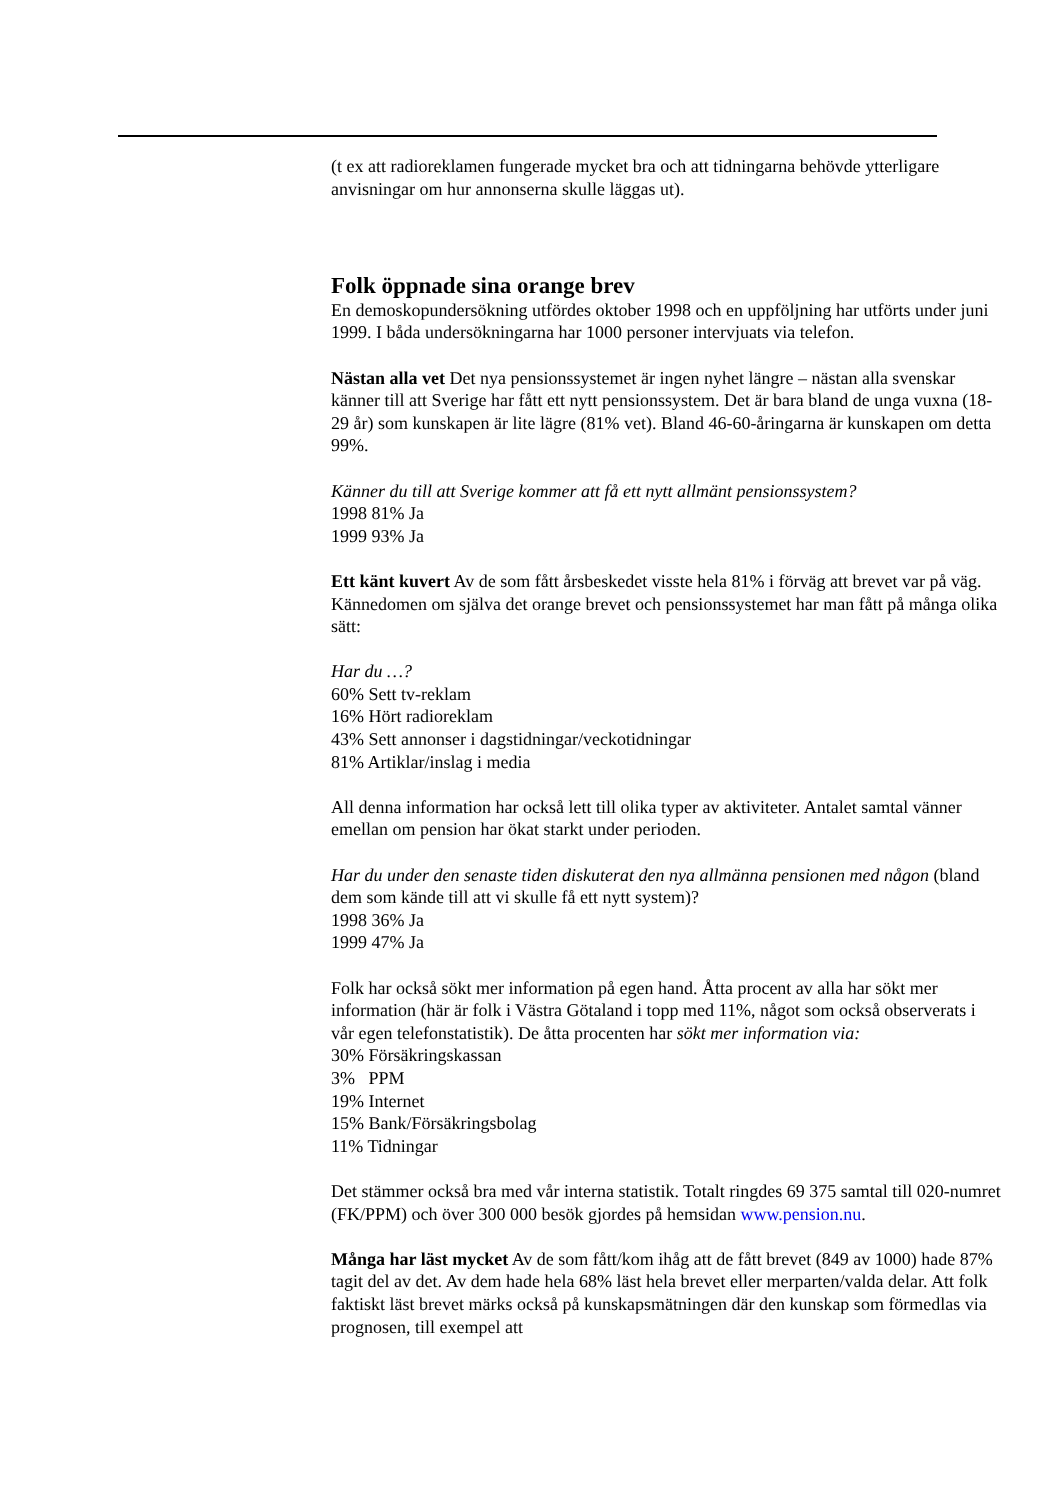(t ex att radioreklamen fungerade mycket bra och att tidningarna behövde ytterligare anvisningar om hur annonserna skulle läggas ut).
Folk öppnade sina orange brev
En demoskopundersökning utfördes oktober 1998 och en uppföljning har utförts under juni 1999. I båda undersökningarna har 1000 personer intervjuats via telefon.
Nästan alla vet Det nya pensionssystemet är ingen nyhet längre – nästan alla svenskar känner till att Sverige har fått ett nytt pensionssystem. Det är bara bland de unga vuxna (18-29 år) som kunskapen är lite lägre (81% vet). Bland 46-60-åringarna är kunskapen om detta 99%.
Känner du till att Sverige kommer att få ett nytt allmänt pensionssystem?
1998 81% Ja
1999 93% Ja
Ett känt kuvert Av de som fått årsbeskedet visste hela 81% i förväg att brevet var på väg. Kännedomen om själva det orange brevet och pensionssystemet har man fått på många olika sätt:
Har du …?
60% Sett tv-reklam
16% Hört radioreklam
43% Sett annonser i dagstidningar/veckotidningar
81% Artiklar/inslag i media
All denna information har också lett till olika typer av aktiviteter. Antalet samtal vänner emellan om pension har ökat starkt under perioden.
Har du under den senaste tiden diskuterat den nya allmänna pensionen med någon (bland dem som kände till att vi skulle få ett nytt system)?
1998 36% Ja
1999 47% Ja
Folk har också sökt mer information på egen hand. Åtta procent av alla har sökt mer information (här är folk i Västra Götaland i topp med 11%, något som också observerats i vår egen telefonstatistik). De åtta procenten har sökt mer information via:
30% Försäkringskassan
3% PPM
19% Internet
15% Bank/Försäkringsbolag
11% Tidningar
Det stämmer också bra med vår interna statistik. Totalt ringdes 69 375 samtal till 020-numret (FK/PPM) och över 300 000 besök gjordes på hemsidan www.pension.nu.
Många har läst mycket Av de som fått/kom ihåg att de fått brevet (849 av 1000) hade 87% tagit del av det. Av dem hade hela 68% läst hela brevet eller merparten/valda delar. Att folk faktiskt läst brevet märks också på kunskapsmätningen där den kunskap som förmedlas via prognosen, till exempel att